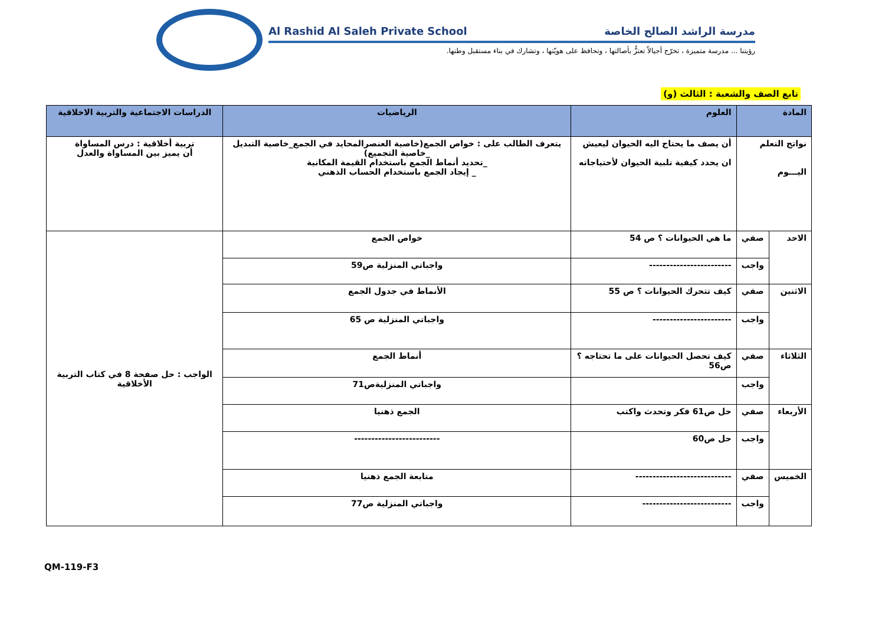Al Rashid Al Saleh Private School مدرسة الراشد الصالح الخاصة
رؤيتنا ... مدرسة متميزة ، تخرّج أجيالاً تعتزُّ بأصالتها ، وتحافظ على هويّتها ، وتشارك في بناء مستقبل وطنها.
تابع الصف والشعبة : الثالث (و)
| المادة | | العلوم | الرياضيات | الدراسات الاجتماعية والتربية الاخلاقية |
| --- | --- | --- | --- | --- |
| نواتج التعلم اليـــوم | | أن يصف ما يحتاج اليه الحيوان ليعيش ان يحدد كيفية تلبية الحيوان لأحتياجاته | يتعرف الطالب على : خواص الجمع(خاصية العنصرالمحايد في الجمع_خاصية التبديل _خاصية التجميع) _تحديد أنماط الجمع باستخدام القيمة المكانية _ إيجاد الجمع باستخدام الحساب الذهني | تربية أخلاقية : درس المساواة أن يميز بين المساواة والعدل |
| الاحد | صفي | ما هي الحيوانات ؟ ص 54 | خواص الجمع | الواجب : حل صفحة 8 في كتاب التربية الأخلاقية |
| | واجب | ------------------------ | واجباتي المنزلية ص59 | |
| الاثنين | صفي | كيف تتحرك الحيوانات ؟ ص 55 | الأنماط في جدول الجمع | |
| | واجب | ----------------------- | واجباتي المنزلية ص 65 | |
| الثلاثاء | صفي | كيف تحصل الحيوانات على ما تحتاجه ؟ ص56 | أنماط الجمع | |
| | واجب | | واجباتي المنزليةص71 | |
| الأربعاء | صفي | حل ص61 فكر وتحدث واكتب | الجمع ذهنيا | |
| | واجب | حل ص60 | ------------------------- | |
| الخميس | صفي | ---------------------------- | متابعة الجمع ذهنيا | |
| | واجب | -------------------------- | واجباتي المنزلية ص77 | |
QM-119-F3